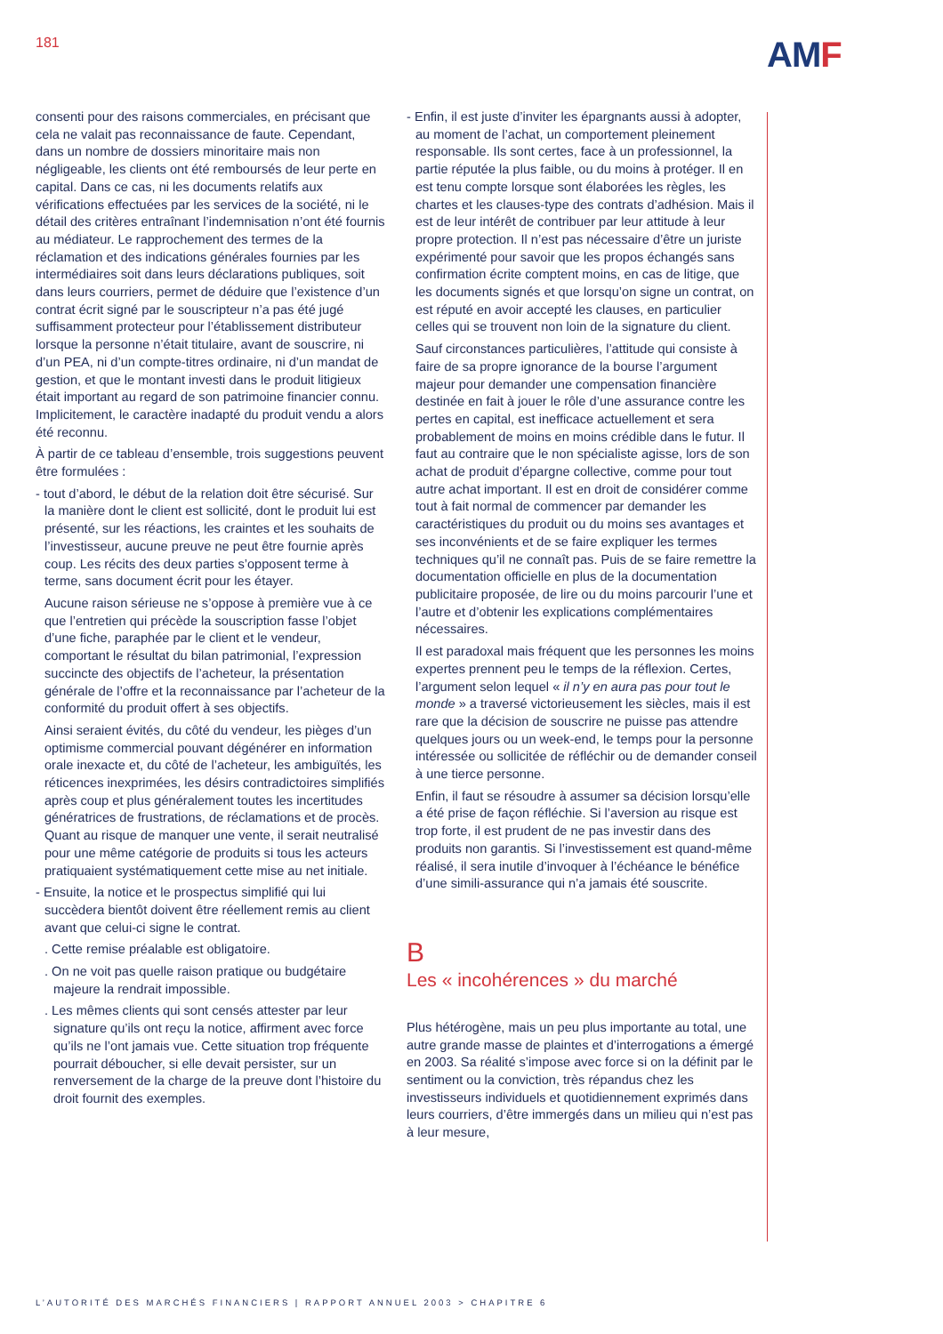181
AMF
consenti pour des raisons commerciales, en précisant que cela ne valait pas reconnaissance de faute. Cependant, dans un nombre de dossiers minoritaire mais non négligeable, les clients ont été remboursés de leur perte en capital. Dans ce cas, ni les documents relatifs aux vérifications effectuées par les services de la société, ni le détail des critères entraînant l’indemnisation n’ont été fournis au médiateur. Le rapprochement des termes de la réclamation et des indications générales fournies par les intermédiaires soit dans leurs déclarations publiques, soit dans leurs courriers, permet de déduire que l’existence d’un contrat écrit signé par le souscripteur n’a pas été jugé suffisamment protecteur pour l’établissement distributeur lorsque la personne n’était titulaire, avant de souscrire, ni d’un PEA, ni d’un compte-titres ordinaire, ni d’un mandat de gestion, et que le montant investi dans le produit litigieux était important au regard de son patrimoine financier connu. Implicitement, le caractère inadapté du produit vendu a alors été reconnu.
À partir de ce tableau d’ensemble, trois suggestions peuvent être formulées :
- tout d’abord, le début de la relation doit être sécurisé. Sur la manière dont le client est sollicité, dont le produit lui est présenté, sur les réactions, les craintes et les souhaits de l’investisseur, aucune preuve ne peut être fournie après coup. Les récits des deux parties s’opposent terme à terme, sans document écrit pour les étayer.
Aucune raison sérieuse ne s’oppose à première vue à ce que l’entretien qui précède la souscription fasse l’objet d’une fiche, paraphée par le client et le vendeur, comportant le résultat du bilan patrimonial, l’expression succincte des objectifs de l’acheteur, la présentation générale de l’offre et la reconnaissance par l’acheteur de la conformité du produit offert à ses objectifs.
Ainsi seraient évités, du côté du vendeur, les pièges d’un optimisme commercial pouvant dégénérer en information orale inexacte et, du côté de l’acheteur, les ambiguïtés, les réticences inexprimées, les désirs contradictoires simplifiés après coup et plus généralement toutes les incertitudes génératrices de frustrations, de réclamations et de procès. Quant au risque de manquer une vente, il serait neutralisé pour une même catégorie de produits si tous les acteurs pratiquaient systématiquement cette mise au net initiale.
- Ensuite, la notice et le prospectus simplifié qui lui succèdera bientôt doivent être réellement remis au client avant que celui-ci signe le contrat.
. Cette remise préalable est obligatoire.
. On ne voit pas quelle raison pratique ou budgétaire majeure la rendrait impossible.
. Les mêmes clients qui sont censés attester par leur signature qu’ils ont reçu la notice, affirment avec force qu’ils ne l’ont jamais vue. Cette situation trop fréquente pourrait déboucher, si elle devait persister, sur un renversement de la charge de la preuve dont l’histoire du droit fournit des exemples.
- Enfin, il est juste d’inviter les épargnants aussi à adopter, au moment de l’achat, un comportement pleinement responsable. Ils sont certes, face à un professionnel, la partie réputée la plus faible, ou du moins à protéger. Il en est tenu compte lorsque sont élaborées les règles, les chartes et les clauses-type des contrats d’adhésion. Mais il est de leur intérêt de contribuer par leur attitude à leur propre protection. Il n’est pas nécessaire d’être un juriste expérimenté pour savoir que les propos échangés sans confirmation écrite comptent moins, en cas de litige, que les documents signés et que lorsqu’on signe un contrat, on est réputé en avoir accepté les clauses, en particulier celles qui se trouvent non loin de la signature du client.
Sauf circonstances particulières, l’attitude qui consiste à faire de sa propre ignorance de la bourse l’argument majeur pour demander une compensation financière destinée en fait à jouer le rôle d’une assurance contre les pertes en capital, est inefficace actuellement et sera probablement de moins en moins crédible dans le futur. Il faut au contraire que le non spécialiste agisse, lors de son achat de produit d’épargne collective, comme pour tout autre achat important. Il est en droit de considérer comme tout à fait normal de commencer par demander les caractéristiques du produit ou du moins ses avantages et ses inconvénients et de se faire expliquer les termes techniques qu’il ne connaît pas. Puis de se faire remettre la documentation officielle en plus de la documentation publicitaire proposée, de lire ou du moins parcourir l’une et l’autre et d’obtenir les explications complémentaires nécessaires.
Il est paradoxal mais fréquent que les personnes les moins expertes prennent peu le temps de la réflexion. Certes, l’argument selon lequel « il n’y en aura pas pour tout le monde » a traversé victorieusement les siècles, mais il est rare que la décision de souscrire ne puisse pas attendre quelques jours ou un week-end, le temps pour la personne intéressée ou sollicitée de réfléchir ou de demander conseil à une tierce personne.
Enfin, il faut se résoudre à assumer sa décision lorsqu’elle a été prise de façon réfléchie. Si l’aversion au risque est trop forte, il est prudent de ne pas investir dans des produits non garantis. Si l’investissement est quand-même réalisé, il sera inutile d’invoquer à l’échéance le bénéfice d’une simili-assurance qui n’a jamais été souscrite.
B
Les « incohérences » du marché
Plus hétérogène, mais un peu plus importante au total, une autre grande masse de plaintes et d’interrogations a émergé en 2003. Sa réalité s’impose avec force si on la définit par le sentiment ou la conviction, très répandus chez les investisseurs individuels et quotidiennement exprimés dans leurs courriers, d’être immergés dans un milieu qui n’est pas à leur mesure,
L’AUTORITÉ DES MARCHÉS FINANCIERS | RAPPORT ANNUEL 2003 > CHAPITRE 6